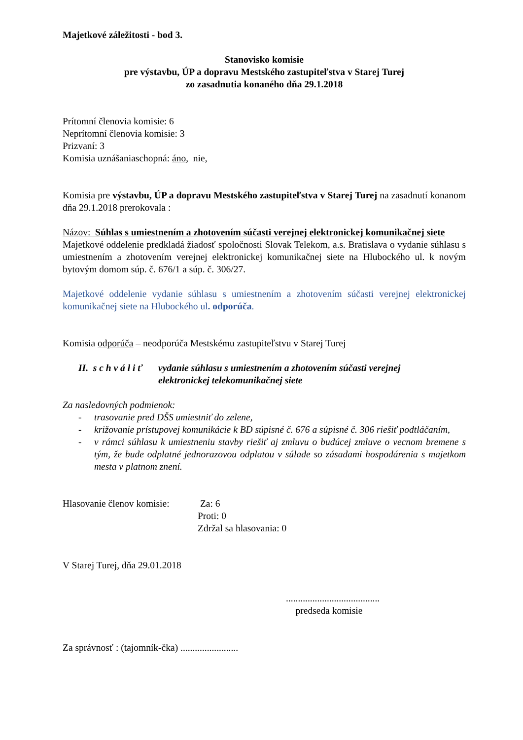Majetkové záležitosti - bod 3.
Stanovisko komisie
pre výstavbu, ÚP a dopravu Mestského zastupiteľstva v Starej Turej
zo zasadnutia konaného dňa 29.1.2018
Prítomní členovia komisie: 6
Neprítomní členovia komisie: 3
Prizvaní: 3
Komisia uznášaniaschopná: áno, nie,
Komisia pre výstavbu, ÚP a dopravu Mestského zastupiteľstva v Starej Turej na zasadnutí konanom dňa 29.1.2018 prerokovala :
Názov: Súhlas s umiestnením a zhotovením súčasti verejnej elektronickej komunikačnej siete
Majetkové oddelenie predkladá žiadosť spoločnosti Slovak Telekom, a.s. Bratislava o vydanie súhlasu s umiestnením a zhotovením verejnej elektronickej komunikačnej siete na Hlubockého ul. k novým bytovým domom súp. č. 676/1 a súp. č. 306/27.
Majetkové oddelenie vydanie súhlasu s umiestnením a zhotovením súčasti verejnej elektronickej komunikačnej siete na Hlubockého ul. odporúča.
Komisia odporúča – neodporúča Mestskému zastupiteľstvu v Starej Turej
II. s c h v á l i ť
vydanie súhlasu s umiestnením a zhotovením súčasti verejnej elektronickej telekomunikačnej siete
Za nasledovných podmienok:
- trasovanie pred DŠS umiestniť do zelene,
- križovanie prístupovej komunikácie k BD súpisné č. 676 a súpisné č. 306 riešiť podtláčaním,
- v rámci súhlasu k umiestneniu stavby riešiť aj zmluvu o budúcej zmluve o vecnom bremene s tým, že bude odplatné jednorazovou odplatou v súlade so zásadami hospodárenia s majetkom mesta v platnom znení.
Hlasovanie členov komisie:
Za: 6
Proti: 0
Zdržal sa hlasovania: 0
V Starej Turej, dňa 29.01.2018
.......................................
predseda komisie
Za správnosť : (tajomník-čka) ........................